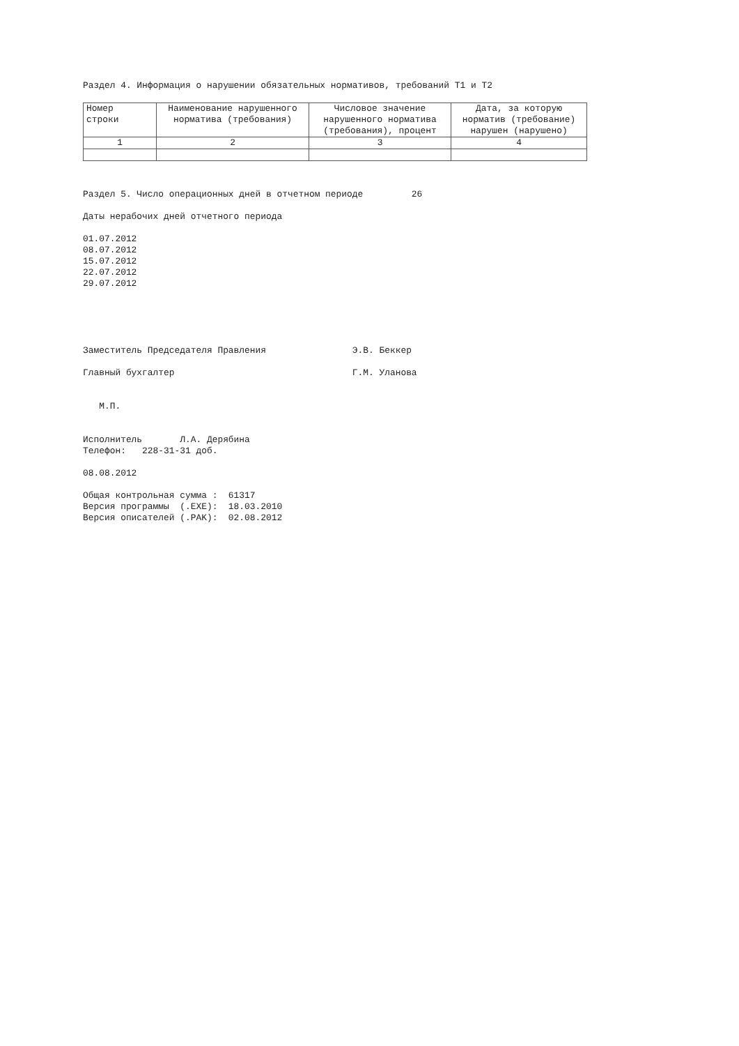Раздел 4. Информация о нарушении обязательных нормативов, требований Т1 и Т2
| Номер строки | Наименование нарушенного норматива (требования) | Числовое значение нарушенного норматива (требования), процент | Дата, за которую норматив (требование) нарушен (нарушено) |
| --- | --- | --- | --- |
| 1 | 2 | 3 | 4 |
Раздел 5. Число операционных дней в отчетном периоде 26
Даты нерабочих дней отчетного периода
01.07.2012 08.07.2012 15.07.2012 22.07.2012 29.07.2012
Заместитель Председателя Правления Э.В. Беккер
Главный бухгалтер Г.М. Уланова
М.П.
Исполнитель Л.А. Дерябина Телефон: 228-31-31 доб.
08.08.2012
Общая контрольная сумма : 61317 Версия программы (.EXE): 18.03.2010 Версия описателей (.PAK): 02.08.2012